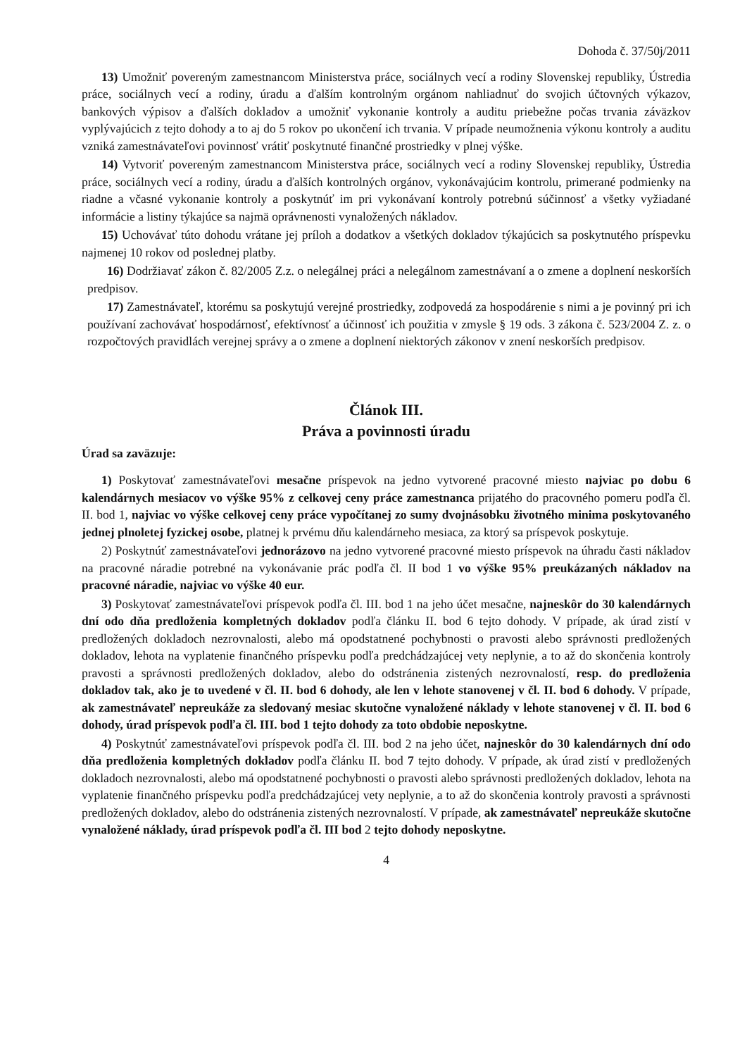Dohoda č. 37/50j/2011
13) Umožniť povereným zamestnancom Ministerstva práce, sociálnych vecí a rodiny Slovenskej republiky, Ústredia práce, sociálnych vecí a rodiny, úradu a ďalším kontrolným orgánom nahliadnuť do svojich účtovných výkazov, bankových výpisov a ďalších dokladov a umožniť vykonanie kontroly a auditu priebežne počas trvania záväzkov vyplývajúcich z tejto dohody a to aj do 5 rokov po ukončení ich trvania. V prípade neumožnenia výkonu kontroly a auditu vzniká zamestnávateľovi povinnosť vrátiť poskytnuté finančné prostriedky v plnej výške.
14) Vytvoriť povereným zamestnancom Ministerstva práce, sociálnych vecí a rodiny Slovenskej republiky, Ústredia práce, sociálnych vecí a rodiny, úradu a ďalších kontrolných orgánov, vykonávajúcim kontrolu, primerané podmienky na riadne a včasné vykonanie kontroly a poskytnúť im pri vykonávaní kontroly potrebnú súčinnosť a všetky vyžiadané informácie a listiny týkajúce sa najmä oprávnenosti vynaložených nákladov.
15) Uchovávať túto dohodu vrátane jej príloh a dodatkov a všetkých dokladov týkajúcich sa poskytnutého príspevku najmenej 10 rokov od poslednej platby.
16) Dodržiavať zákon č. 82/2005 Z.z. o nelegálnej práci a nelegálnom zamestnávaní a o zmene a doplnení neskorších predpisov.
17) Zamestnávateľ, ktorému sa poskytujú verejné prostriedky, zodpovedá za hospodárenie s nimi a je povinný pri ich používaní zachovávať hospodárnosť, efektívnosť a účinnosť ich použitia v zmysle § 19 ods. 3 zákona č. 523/2004 Z. z. o rozpočtových pravidlách verejnej správy a o zmene a doplnení niektorých zákonov v znení neskorších predpisov.
Článok III.
Práva a povinnosti úradu
Úrad sa zaväzuje:
1) Poskytovať zamestnávateľovi mesačne príspevok na jedno vytvorené pracovné miesto najviac po dobu 6 kalendárnych mesiacov vo výške 95% z celkovej ceny práce zamestnanca prijatého do pracovného pomeru podľa čl. II. bod 1, najviac vo výške celkovej ceny práce vypočítanej zo sumy dvojnásobku životného minima poskytovaného jednej plnoletej fyzickej osobe, platnej k prvému dňu kalendárneho mesiaca, za ktorý sa príspevok poskytuje.
2) Poskytnúť zamestnávateľovi jednorázovo na jedno vytvorené pracovné miesto príspevok na úhradu časti nákladov na pracovné náradie potrebné na vykonávanie prác podľa čl. II bod 1 vo výške 95% preukázaných nákladov na pracovné náradie, najviac vo výške 40 eur.
3) Poskytovať zamestnávateľovi príspevok podľa čl. III. bod 1 na jeho účet mesačne, najneskôr do 30 kalendárnych dní odo dňa predloženia kompletných dokladov podľa článku II. bod 6 tejto dohody. V prípade, ak úrad zistí v predložených dokladoch nezrovnalosti, alebo má opodstatnené pochybnosti o pravosti alebo správnosti predložených dokladov, lehota na vyplatenie finančného príspevku podľa predchádzajúcej vety neplynie, a to až do skončenia kontroly pravosti a správnosti predložených dokladov, alebo do odstránenia zistených nezrovnalostí, resp. do predloženia dokladov tak, ako je to uvedené v čl. II. bod 6 dohody, ale len v lehote stanovenej v čl. II. bod 6 dohody. V prípade, ak zamestnávateľ nepreukáže za sledovaný mesiac skutočne vynaložené náklady v lehote stanovenej v čl. II. bod 6 dohody, úrad príspevok podľa čl. III. bod 1 tejto dohody za toto obdobie neposkytne.
4) Poskytnúť zamestnávateľovi príspevok podľa čl. III. bod 2 na jeho účet, najneskôr do 30 kalendárnych dní odo dňa predloženia kompletných dokladov podľa článku II. bod 7 tejto dohody. V prípade, ak úrad zistí v predložených dokladoch nezrovnalosti, alebo má opodstatnené pochybnosti o pravosti alebo správnosti predložených dokladov, lehota na vyplatenie finančného príspevku podľa predchádzajúcej vety neplynie, a to až do skončenia kontroly pravosti a správnosti predložených dokladov, alebo do odstránenia zistených nezrovnalostí. V prípade, ak zamestnávateľ nepreukáže skutočne vynaložené náklady, úrad príspevok podľa čl. III bod 2 tejto dohody neposkytne.
4